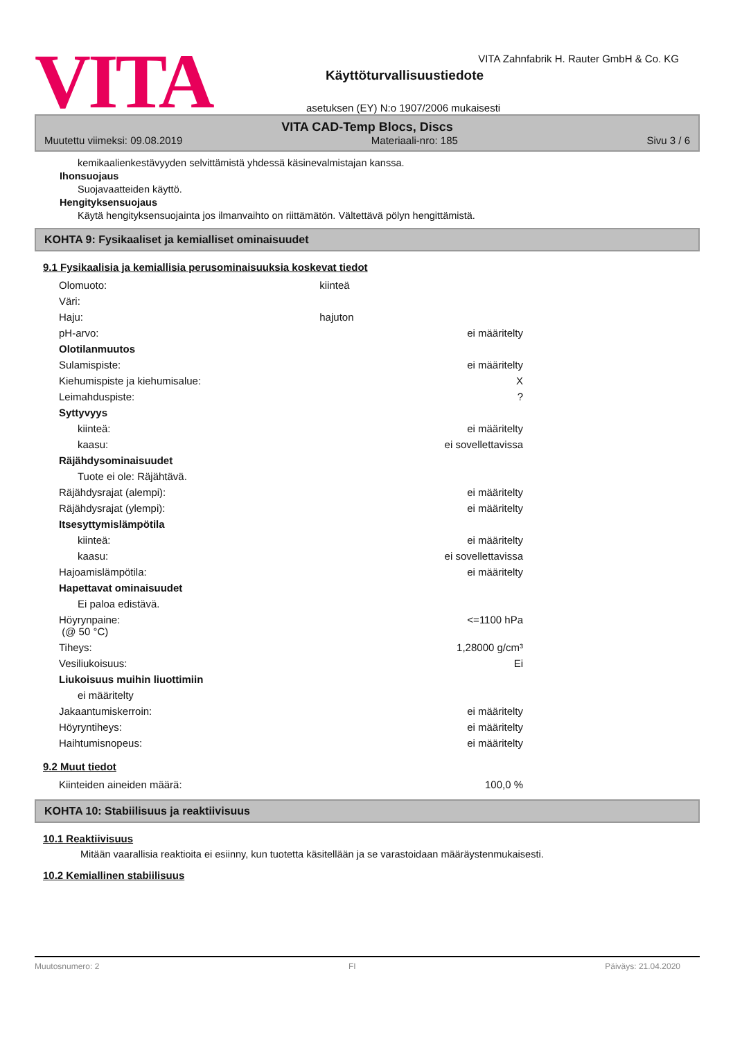VITA
VITA Zahnfabrik H. Rauter GmbH & Co. KG
Käyttöturvallisuustiedote
asetuksen (EY) N:o 1907/2006 mukaisesti
VITA CAD-Temp Blocs, Discs
Muutettu viimeksi: 09.08.2019 Materiaali-nro: 185 Sivu 3 / 6
kemikaalienkestävyyden selvittämistä yhdessä käsinevalmistajan kanssa.
Ihonsuojaus
Suojavaatteiden käyttö.
Hengityksensuojaus
Käytä hengityksensuojainta jos ilmanvaihto on riittämätön. Vältettävä pölyn hengittämistä.
KOHTA 9: Fysikaaliset ja kemialliset ominaisuudet
9.1 Fysikaalisia ja kemiallisia perusominaisuuksia koskevat tiedot
| Olomuoto: | kiinteä | |
| Väri: | | |
| Haju: | hajuton | |
| pH-arvo: | | ei määritelty |
| Olotilanmuutos | | |
| Sulamispiste: | | ei määritelty |
| Kiehumispiste ja kiehumisalue: | | X |
| Leimahduspiste: | | ? |
| Syttyvyys | | |
| kiinteä: | | ei määritelty |
| kaasu: | | ei sovellettavissa |
| Räjähdysominaisuudet | | |
| Tuote ei ole: Räjähtävä. | | |
| Räjähdysrajat (alempi): | | ei määritelty |
| Räjähdysrajat (ylempi): | | ei määritelty |
| Itsesyttymislämpötila | | |
| kiinteä: | | ei määritelty |
| kaasu: | | ei sovellettavissa |
| Hajoamislämpötila: | | ei määritelty |
| Hapettavat ominaisuudet | | |
| Ei paloa edistävä. | | |
| Höyrynpaine: (@ 50 °C) | | <=1100 hPa |
| Tiheys: | | 1,28000 g/cm³ |
| Vesiliukoisuus: | | Ei |
| Liukoisuus muihin liuottimiin | | |
| ei määritelty | | |
| Jakaantumiskerroin: | | ei määritelty |
| Höyryntiheys: | | ei määritelty |
| Haihtumisnopeus: | | ei määritelty |
9.2 Muut tiedot
| Kiinteiden aineiden määrä: | 100,0 % |
KOHTA 10: Stabiilisuus ja reaktiivisuus
10.1 Reaktiivisuus
Mitään vaarallisia reaktioita ei esiinny, kun tuotetta käsitellään ja se varastoidaan määräystenmukaisesti.
10.2 Kemiallinen stabiilisuus
Muutosnumero: 2 FI Päiväys: 21.04.2020